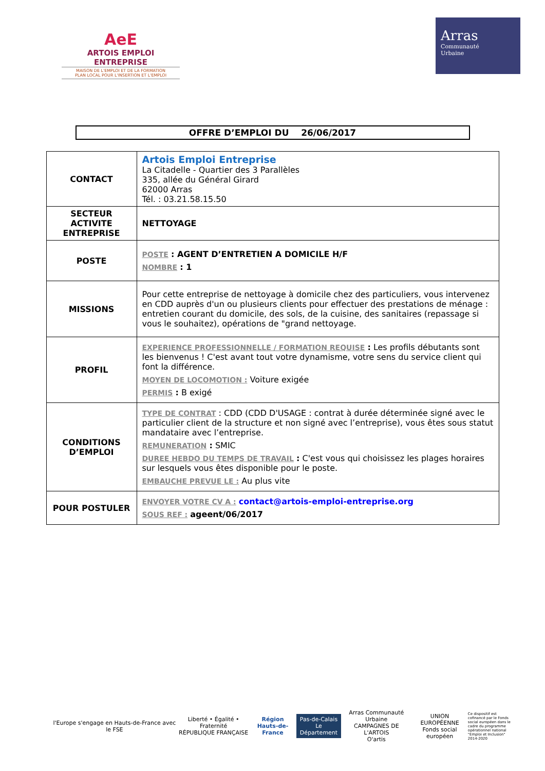AeE
ARTOIS EMPLOI ENTREPRISE
MAISON DE L'EMPLOI ET DE LA FORMATION
PLAN LOCAL POUR L'INSERTION ET L'EMPLOI
Arras
Communauté
Urbaine
OFFRE D’EMPLOI DU 26/06/2017
| CONTACT | Artois Emploi Entreprise La Citadelle - Quartier des 3 Parallèles 335, allée du Général Girard 62000 Arras Tél. : 03.21.58.15.50 |
| SECTEUR ACTIVITE ENTREPRISE | NETTOYAGE |
| POSTE | POSTE : AGENT D’ENTRETIEN A DOMICILE H/F NOMBRE : 1 |
| MISSIONS | Pour cette entreprise de nettoyage à domicile chez des particuliers, vous intervenez en CDD auprès d'un ou plusieurs clients pour effectuer des prestations de ménage : entretien courant du domicile, des sols, de la cuisine, des sanitaires (repassage si vous le souhaitez), opérations de "grand nettoyage. |
| PROFIL | EXPERIENCE PROFESSIONNELLE / FORMATION REQUISE : Les profils débutants sont les bienvenus ! C'est avant tout votre dynamisme, votre sens du service client qui font la différence. MOYEN DE LOCOMOTION : Voiture exigée PERMIS : B exigé |
| CONDITIONS D’EMPLOI | TYPE DE CONTRAT : CDD (CDD D'USAGE : contrat à durée déterminée signé avec le particulier client de la structure et non signé avec l’entreprise), vous êtes sous statut mandataire avec l’entreprise. REMUNERATION : SMIC DUREE HEBDO DU TEMPS DE TRAVAIL : C'est vous qui choisissez les plages horaires sur lesquels vous êtes disponible pour le poste. EMBAUCHE PREVUE LE : Au plus vite |
| POUR POSTULER | ENVOYER VOTRE CV A : contact@artois-emploi-entreprise.org SOUS REF : ageent/06/2017 |
l'Europe s'engage en Hauts-de-France avec le FSE
Liberté • Égalité • Fraternité
RÉPUBLIQUE FRANÇAISE
Région
Hauts-de-France
Pas-de-Calais
Le Département
Arras Communauté Urbaine
CAMPAGNES DE L'ARTOIS
O'artis
UNION EUROPÉENNE
Fonds social européen
Ce dispositif est cofinancé par le Fonds social européen dans le cadre du programme opérationnel national "Emploi et Inclusion" 2014-2020